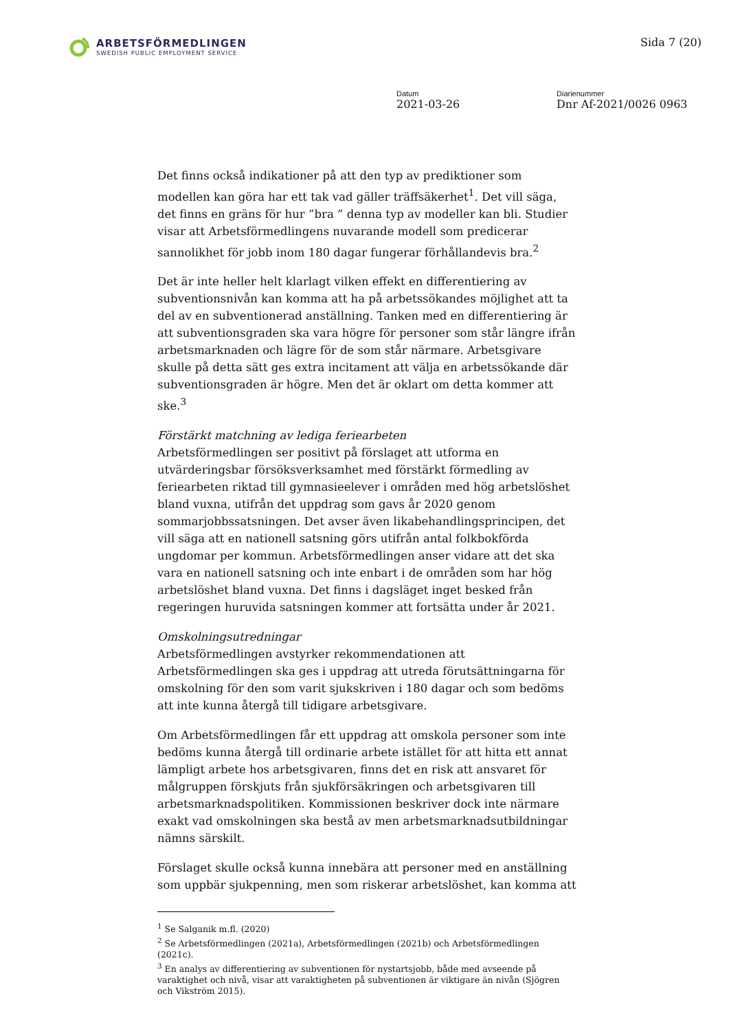ARBETSFÖRMEDLINGEN
SWEDISH PUBLIC EMPLOYMENT SERVICE
Sida 7 (20)
Datum
2021-03-26
Diarienummer
Dnr Af-2021/0026 0963
Det finns också indikationer på att den typ av prediktioner som modellen kan göra har ett tak vad gäller träffsäkerhet<sup>1</sup>. Det vill säga, det finns en gräns för hur ”bra ” denna typ av modeller kan bli. Studier visar att Arbetsförmedlingens nuvarande modell som predicerar sannolikhet för jobb inom 180 dagar fungerar förhållandevis bra.<sup>2</sup>
Det är inte heller helt klarlagt vilken effekt en differentiering av subventionsnivån kan komma att ha på arbetssökandes möjlighet att ta del av en subventionerad anställning. Tanken med en differentiering är att subventionsgraden ska vara högre för personer som står längre ifrån arbetsmarknaden och lägre för de som står närmare. Arbetsgivare skulle på detta sätt ges extra incitament att välja en arbetssökande där subventionsgraden är högre. Men det är oklart om detta kommer att ske.<sup>3</sup>
Förstärkt matchning av lediga feriearbeten
Arbetsförmedlingen ser positivt på förslaget att utforma en utvärderingsbar försöksverksamhet med förstärkt förmedling av feriearbeten riktad till gymnasieelever i områden med hög arbetslöshet bland vuxna, utifrån det uppdrag som gavs år 2020 genom sommarjobbssatsningen. Det avser även likabehandlingsprincipen, det vill säga att en nationell satsning görs utifrån antal folkbokförda ungdomar per kommun. Arbetsförmedlingen anser vidare att det ska vara en nationell satsning och inte enbart i de områden som har hög arbetslöshet bland vuxna. Det finns i dagsläget inget besked från regeringen huruvida satsningen kommer att fortsätta under år 2021.
Omskolningsutredningar
Arbetsförmedlingen avstyrker rekommendationen att Arbetsförmedlingen ska ges i uppdrag att utreda förutsättningarna för omskolning för den som varit sjukskriven i 180 dagar och som bedöms att inte kunna återgå till tidigare arbetsgivare.
Om Arbetsförmedlingen får ett uppdrag att omskola personer som inte bedöms kunna återgå till ordinarie arbete istället för att hitta ett annat lämpligt arbete hos arbetsgivaren, finns det en risk att ansvaret för målgruppen förskjuts från sjukförsäkringen och arbetsgivaren till arbetsmarknadspolitiken. Kommissionen beskriver dock inte närmare exakt vad omskolningen ska bestå av men arbetsmarknadsutbildningar nämns särskilt.
Förslaget skulle också kunna innebära att personer med en anställning som uppbär sjukpenning, men som riskerar arbetslöshet, kan komma att
<sup>1</sup> Se Salganik m.fl. (2020)
<sup>2</sup> Se Arbetsförmedlingen (2021a), Arbetsförmedlingen (2021b) och Arbetsförmedlingen (2021c).
<sup>3</sup> En analys av differentiering av subventionen för nystartsjobb, både med avseende på varaktighet och nivå, visar att varaktigheten på subventionen är viktigare än nivån (Sjögren och Vikström 2015).